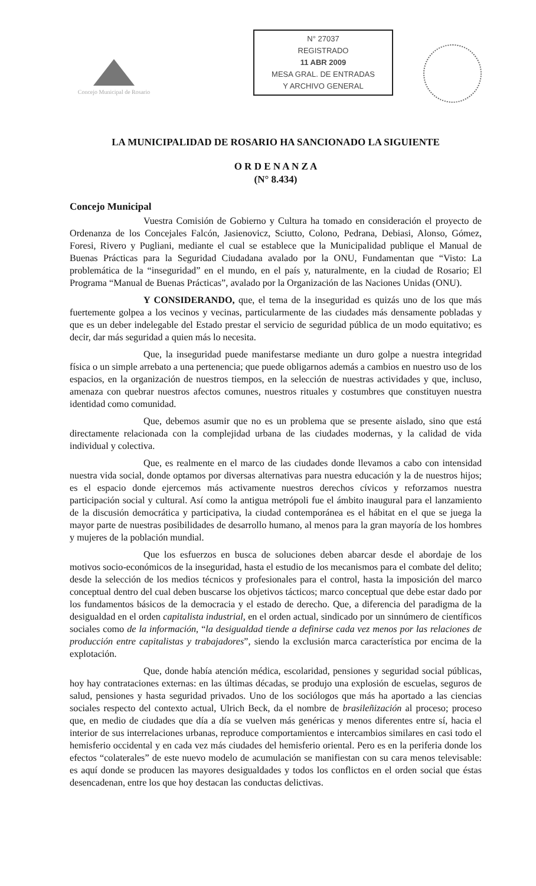Concejo Municipal de Rosario
N° 27037
REGISTRADO
11 ABR 2009
MESA GRAL. DE ENTRADAS
Y ARCHIVO GENERAL
LA MUNICIPALIDAD DE ROSARIO HA SANCIONADO LA SIGUIENTE
O R D E N A N Z A
(N° 8.434)
Concejo Municipal
Vuestra Comisión de Gobierno y Cultura ha tomado en consideración el proyecto de Ordenanza de los Concejales Falcón, Jasienovicz, Sciutto, Colono, Pedrana, Debiasi, Alonso, Gómez, Foresi, Rivero y Pugliani, mediante el cual se establece que la Municipalidad publique el Manual de Buenas Prácticas para la Seguridad Ciudadana avalado por la ONU, Fundamentan que “Visto: La problemática de la “inseguridad” en el mundo, en el país y, naturalmente, en la ciudad de Rosario; El Programa “Manual de Buenas Prácticas”, avalado por la Organización de las Naciones Unidas (ONU).
Y CONSIDERANDO, que, el tema de la inseguridad es quizás uno de los que más fuertemente golpea a los vecinos y vecinas, particularmente de las ciudades más densamente pobladas y que es un deber indelegable del Estado prestar el servicio de seguridad pública de un modo equitativo; es decir, dar más seguridad a quien más lo necesita.
Que, la inseguridad puede manifestarse mediante un duro golpe a nuestra integridad física o un simple arrebato a una pertenencia; que puede obligarnos además a cambios en nuestro uso de los espacios, en la organización de nuestros tiempos, en la selección de nuestras actividades y que, incluso, amenaza con quebrar nuestros afectos comunes, nuestros rituales y costumbres que constituyen nuestra identidad como comunidad.
Que, debemos asumir que no es un problema que se presente aislado, sino que está directamente relacionada con la complejidad urbana de las ciudades modernas, y la calidad de vida individual y colectiva.
Que, es realmente en el marco de las ciudades donde llevamos a cabo con intensidad nuestra vida social, donde optamos por diversas alternativas para nuestra educación y la de nuestros hijos; es el espacio donde ejercemos más activamente nuestros derechos cívicos y reforzamos nuestra participación social y cultural. Así como la antigua metrópoli fue el ámbito inaugural para el lanzamiento de la discusión democrática y participativa, la ciudad contemporánea es el hábitat en el que se juega la mayor parte de nuestras posibilidades de desarrollo humano, al menos para la gran mayoría de los hombres y mujeres de la población mundial.
Que los esfuerzos en busca de soluciones deben abarcar desde el abordaje de los motivos socio-económicos de la inseguridad, hasta el estudio de los mecanismos para el combate del delito; desde la selección de los medios técnicos y profesionales para el control, hasta la imposición del marco conceptual dentro del cual deben buscarse los objetivos tácticos; marco conceptual que debe estar dado por los fundamentos básicos de la democracia y el estado de derecho. Que, a diferencia del paradigma de la desigualdad en el orden capitalista industrial, en el orden actual, sindicado por un sinnúmero de científicos sociales como de la información, “la desigualdad tiende a definirse cada vez menos por las relaciones de producción entre capitalistas y trabajadores”, siendo la exclusión marca característica por encima de la explotación.
Que, donde había atención médica, escolaridad, pensiones y seguridad social públicas, hoy hay contrataciones externas: en las últimas décadas, se produjo una explosión de escuelas, seguros de salud, pensiones y hasta seguridad privados. Uno de los sociólogos que más ha aportado a las ciencias sociales respecto del contexto actual, Ulrich Beck, da el nombre de brasileñización al proceso; proceso que, en medio de ciudades que día a día se vuelven más genéricas y menos diferentes entre sí, hacia el interior de sus interrelaciones urbanas, reproduce comportamientos e intercambios similares en casi todo el hemisferio occidental y en cada vez más ciudades del hemisferio oriental. Pero es en la periferia donde los efectos “colaterales” de este nuevo modelo de acumulación se manifiestan con su cara menos televisable: es aquí donde se producen las mayores desigualdades y todos los conflictos en el orden social que éstas desencadenan, entre los que hoy destacan las conductas delictivas.